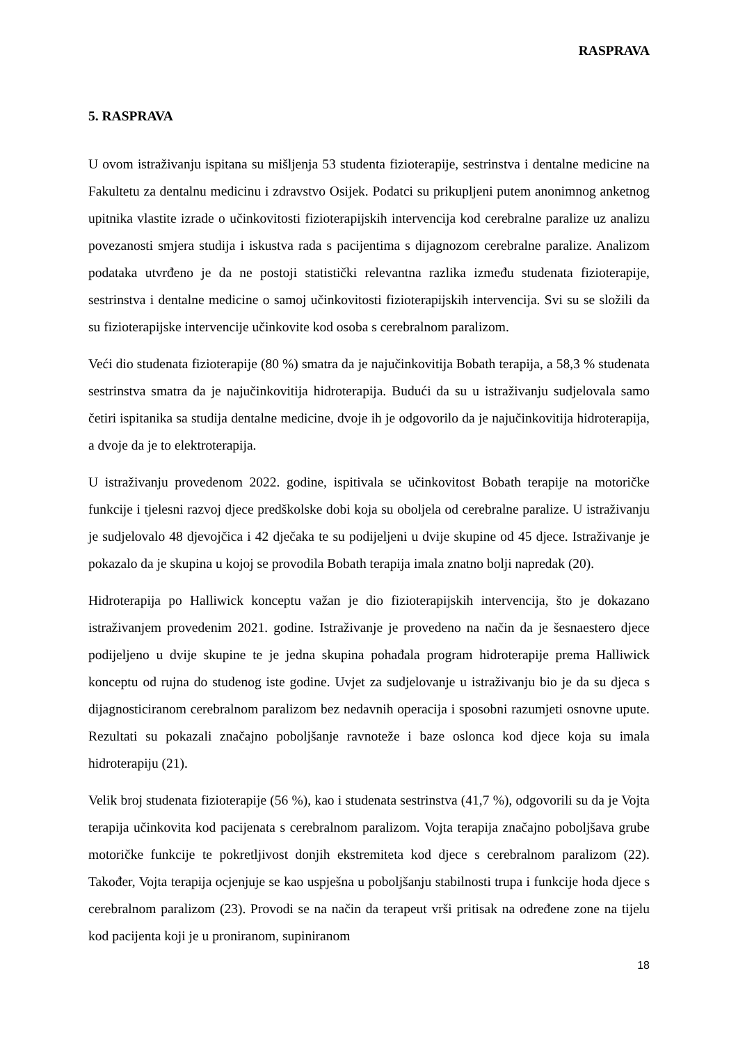RASPRAVA
5. RASPRAVA
U ovom istraživanju ispitana su mišljenja 53 studenta fizioterapije, sestrinstva i dentalne medicine na Fakultetu za dentalnu medicinu i zdravstvo Osijek. Podatci su prikupljeni putem anonimnog anketnog upitnika vlastite izrade o učinkovitosti fizioterapijskih intervencija kod cerebralne paralize uz analizu povezanosti smjera studija i iskustva rada s pacijentima s dijagnozom cerebralne paralize. Analizom podataka utvrđeno je da ne postoji statistički relevantna razlika između studenata fizioterapije, sestrinstva i dentalne medicine o samoj učinkovitosti fizioterapijskih intervencija. Svi su se složili da su fizioterapijske intervencije učinkovite kod osoba s cerebralnom paralizom.
Veći dio studenata fizioterapije (80 %) smatra da je najučinkovitija Bobath terapija, a 58,3 % studenata sestrinstva smatra da je najučinkovitija hidroterapija. Budući da su u istraživanju sudjelovala samo četiri ispitanika sa studija dentalne medicine, dvoje ih je odgovorilo da je najučinkovitija hidroterapija, a dvoje da je to elektroterapija.
U istraživanju provedenom 2022. godine, ispitivala se učinkovitost Bobath terapije na motoričke funkcije i tjelesni razvoj djece predškolske dobi koja su oboljela od cerebralne paralize. U istraživanju je sudjelovalo 48 djevojčica i 42 dječaka te su podijeljeni u dvije skupine od 45 djece. Istraživanje je pokazalo da je skupina u kojoj se provodila Bobath terapija imala znatno bolji napredak (20).
Hidroterapija po Halliwick konceptu važan je dio fizioterapijskih intervencija, što je dokazano istraživanjem provedenim 2021. godine. Istraživanje je provedeno na način da je šesnaestero djece podijeljeno u dvije skupine te je jedna skupina pohađala program hidroterapije prema Halliwick konceptu od rujna do studenog iste godine. Uvjet za sudjelovanje u istraživanju bio je da su djeca s dijagnosticiranom cerebralnom paralizom bez nedavnih operacija i sposobni razumjeti osnovne upute. Rezultati su pokazali značajno poboljšanje ravnoteže i baze oslonca kod djece koja su imala hidroterapiju (21).
Velik broj studenata fizioterapije (56 %), kao i studenata sestrinstva (41,7 %), odgovorili su da je Vojta terapija učinkovita kod pacijenata s cerebralnom paralizom. Vojta terapija značajno poboljšava grube motoričke funkcije te pokretljivost donjih ekstremiteta kod djece s cerebralnom paralizom (22). Također, Vojta terapija ocjenjuje se kao uspješna u poboljšanju stabilnosti trupa i funkcije hoda djece s cerebralnom paralizom (23). Provodi se na način da terapeut vrši pritisak na određene zone na tijelu kod pacijenta koji je u proniranom, supiniranom
18